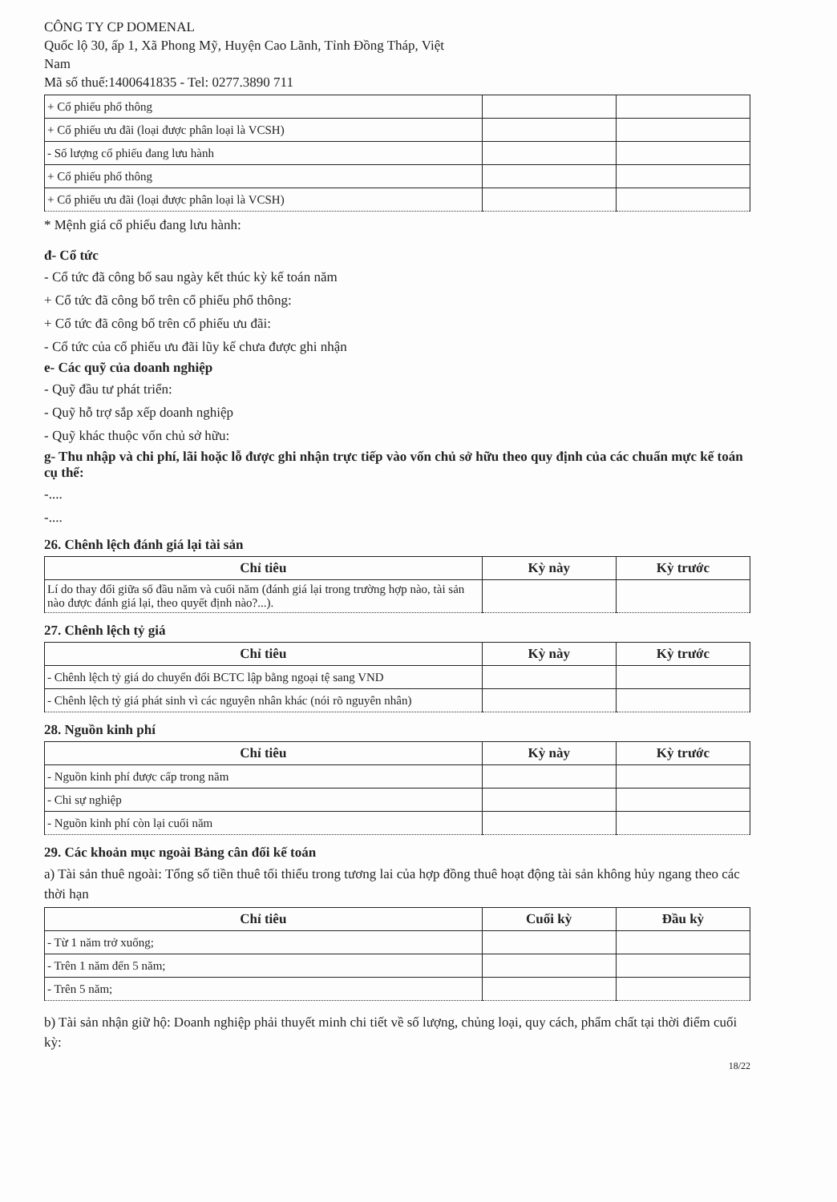CÔNG TY CP DOMENAL
Quốc lộ 30, ấp 1, Xã Phong Mỹ, Huyện Cao Lãnh, Tỉnh Đồng Tháp, Việt
Nam
Mã số thuế:1400641835 - Tel: 0277.3890 711
| + Cổ phiếu phổ thông | | |
| + Cổ phiếu ưu đãi (loại được phân loại là VCSH) | | |
| - Số lượng cổ phiếu đang lưu hành | | |
| + Cổ phiếu phổ thông | | |
| + Cổ phiếu ưu đãi (loại được phân loại là VCSH) | | |
* Mệnh giá cổ phiếu đang lưu hành:
đ- Cổ tức
- Cổ tức đã công bố sau ngày kết thúc kỳ kế toán năm
+ Cổ tức đã công bố trên cổ phiếu phổ thông:
+ Cổ tức đã công bố trên cổ phiếu ưu đãi:
- Cổ tức của cổ phiếu ưu đãi lũy kế chưa được ghi nhận
e- Các quỹ của doanh nghiệp
- Quỹ đầu tư phát triển:
- Quỹ hỗ trợ sắp xếp doanh nghiệp
- Quỹ khác thuộc vốn chủ sở hữu:
g- Thu nhập và chi phí, lãi hoặc lỗ được ghi nhận trực tiếp vào vốn chủ sở hữu theo quy định của các chuẩn mực kế toán cụ thể:
-....
-....
26. Chênh lệch đánh giá lại tài sản
| Chỉ tiêu | Kỳ này | Kỳ trước |
| --- | --- | --- |
| Lí do thay đổi giữa số đầu năm và cuối năm (đánh giá lại trong trường hợp nào, tài sản nào được đánh giá lại, theo quyết định nào?...). | | |
27. Chênh lệch tỷ giá
| Chỉ tiêu | Kỳ này | Kỳ trước |
| --- | --- | --- |
| - Chênh lệch tỷ giá do chuyển đổi BCTC lập bằng ngoại tệ sang VND | | |
| - Chênh lệch tỷ giá phát sinh vì các nguyên nhân khác (nói rõ nguyên nhân) | | |
28. Nguồn kinh phí
| Chỉ tiêu | Kỳ này | Kỳ trước |
| --- | --- | --- |
| - Nguồn kinh phí được cấp trong năm | | |
| - Chi sự nghiệp | | |
| - Nguồn kinh phí còn lại cuối năm | | |
29. Các khoản mục ngoài Bảng cân đối kế toán
a) Tài sản thuê ngoài: Tổng số tiền thuê tối thiểu trong tương lai của hợp đồng thuê hoạt động tài sản không hủy ngang theo các thời hạn
| Chỉ tiêu | Cuối kỳ | Đầu kỳ |
| --- | --- | --- |
| - Từ 1 năm trở xuống; | | |
| - Trên 1 năm đến 5 năm; | | |
| - Trên 5 năm; | | |
b) Tài sản nhận giữ hộ: Doanh nghiệp phải thuyết minh chi tiết về số lượng, chủng loại, quy cách, phẩm chất tại thời điểm cuối kỳ:
18/22